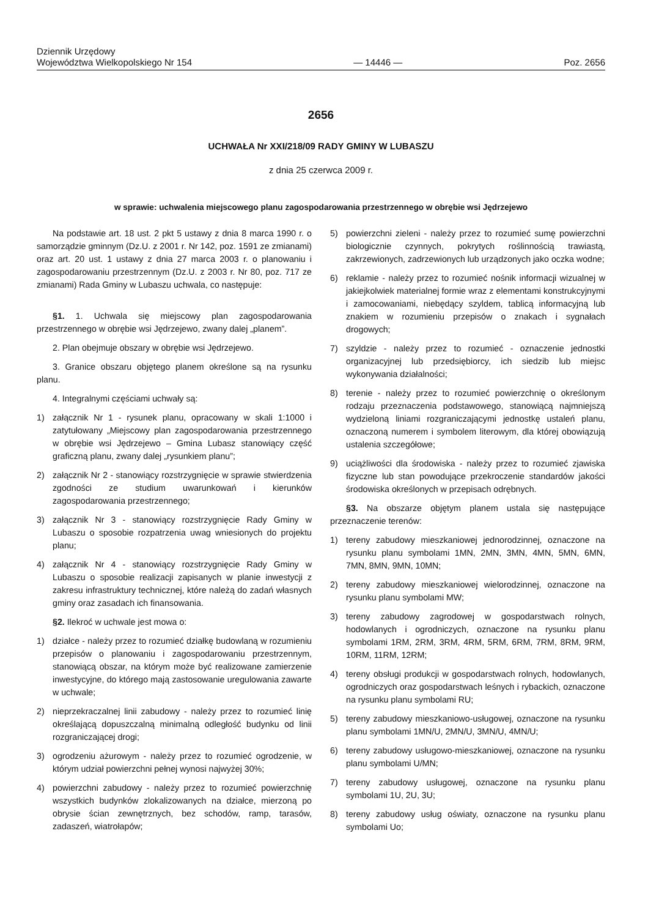Dziennik Urzędowy
Województwa Wielkopolskiego Nr 154
— 14446 —
Poz. 2656
2656
UCHWAŁA Nr XXI/218/09 RADY GMINY W LUBASZU
z dnia 25 czerwca 2009 r.
w sprawie: uchwalenia miejscowego planu zagospodarowania przestrzennego w obrębie wsi Jędrzejewo
Na podstawie art. 18 ust. 2 pkt 5 ustawy z dnia 8 marca 1990 r. o samorządzie gminnym (Dz.U. z 2001 r. Nr 142, poz. 1591 ze zmianami) oraz art. 20 ust. 1 ustawy z dnia 27 marca 2003 r. o planowaniu i zagospodarowaniu przestrzennym (Dz.U. z 2003 r. Nr 80, poz. 717 ze zmianami) Rada Gminy w Lubaszu uchwala, co następuje:
§1. 1. Uchwala się miejscowy plan zagospodarowania przestrzennego w obrębie wsi Jędrzejewo, zwany dalej „planem”.
2. Plan obejmuje obszary w obrębie wsi Jędrzejewo.
3. Granice obszaru objętego planem określone są na rysunku planu.
4. Integralnymi częściami uchwały są:
1) załącznik Nr 1 - rysunek planu, opracowany w skali 1:1000 i zatytułowany „Miejscowy plan zagospodarowania przestrzennego w obrębie wsi Jędrzejewo – Gmina Lubasz stanowiący część graficzną planu, zwany dalej „rysunkiem planu”;
2) załącznik Nr 2 - stanowiący rozstrzygnięcie w sprawie stwierdzenia zgodności ze studium uwarunkowań i kierunków zagospodarowania przestrzennego;
3) załącznik Nr 3 - stanowiący rozstrzygnięcie Rady Gminy w Lubaszu o sposobie rozpatrzenia uwag wniesionych do projektu planu;
4) załącznik Nr 4 - stanowiący rozstrzygnięcie Rady Gminy w Lubaszu o sposobie realizacji zapisanych w planie inwestycji z zakresu infrastruktury technicznej, które należą do zadań własnych gminy oraz zasadach ich finansowania.
§2. Ilekroć w uchwale jest mowa o:
1) działce - należy przez to rozumieć działkę budowlaną w rozumieniu przepisów o planowaniu i zagospodarowaniu przestrzennym, stanowiącą obszar, na którym może być realizowane zamierzenie inwestycyjne, do którego mają zastosowanie uregulowania zawarte w uchwale;
2) nieprzekraczalnej linii zabudowy - należy przez to rozumieć linię określającą dopuszczalną minimalną odległość budynku od linii rozgraniczającej drogi;
3) ogrodzeniu ażurowym - należy przez to rozumieć ogrodzenie, w którym udział powierzchni pełnej wynosi najwyżej 30%;
4) powierzchni zabudowy - należy przez to rozumieć powierzchnię wszystkich budynków zlokalizowanych na działce, mierzoną po obrysie ścian zewnętrznych, bez schodów, ramp, tarasów, zadaszeń, wiatrołapów;
5) powierzchni zieleni - należy przez to rozumieć sumę powierzchni biologicznie czynnych, pokrytych roślinnością trawiastą, zakrzewionych, zadrzewionych lub urządzonych jako oczka wodne;
6) reklamie - należy przez to rozumieć nośnik informacji wizualnej w jakiejkolwiek materialnej formie wraz z elementami konstrukcyjnymi i zamocowaniami, niebędący szyldem, tablicą informacyjną lub znakiem w rozumieniu przepisów o znakach i sygnałach drogowych;
7) szyldzie - należy przez to rozumieć - oznaczenie jednostki organizacyjnej lub przedsiębiorcy, ich siedzib lub miejsc wykonywania działalności;
8) terenie - należy przez to rozumieć powierzchnię o określonym rodzaju przeznaczenia podstawowego, stanowiącą najmniejszą wydzieloną liniami rozgraniczającymi jednostkę ustaleń planu, oznaczoną numerem i symbolem literowym, dla której obowiązują ustalenia szczegółowe;
9) uciążliwości dla środowiska - należy przez to rozumieć zjawiska fizyczne lub stan powodujące przekroczenie standardów jakości środowiska określonych w przepisach odrębnych.
§3. Na obszarze objętym planem ustala się następujące przeznaczenie terenów:
1) tereny zabudowy mieszkaniowej jednorodzinnej, oznaczone na rysunku planu symbolami 1MN, 2MN, 3MN, 4MN, 5MN, 6MN, 7MN, 8MN, 9MN, 10MN;
2) tereny zabudowy mieszkaniowej wielorodzinnej, oznaczone na rysunku planu symbolami MW;
3) tereny zabudowy zagrodowej w gospodarstwach rolnych, hodowlanych i ogrodniczych, oznaczone na rysunku planu symbolami 1RM, 2RM, 3RM, 4RM, 5RM, 6RM, 7RM, 8RM, 9RM, 10RM, 11RM, 12RM;
4) tereny obsługi produkcji w gospodarstwach rolnych, hodowlanych, ogrodniczych oraz gospodarstwach leśnych i rybackich, oznaczone na rysunku planu symbolami RU;
5) tereny zabudowy mieszkaniowo-usługowej, oznaczone na rysunku planu symbolami 1MN/U, 2MN/U, 3MN/U, 4MN/U;
6) tereny zabudowy usługowo-mieszkaniowej, oznaczone na rysunku planu symbolami U/MN;
7) tereny zabudowy usługowej, oznaczone na rysunku planu symbolami 1U, 2U, 3U;
8) tereny zabudowy usług oświaty, oznaczone na rysunku planu symbolami Uo;